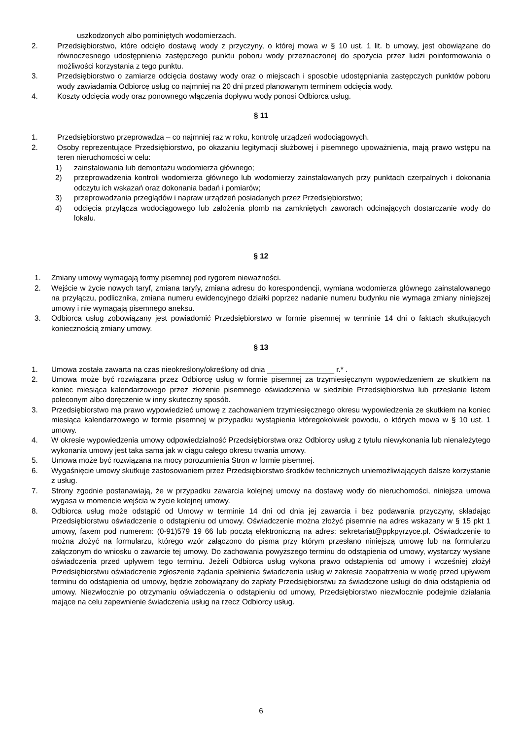uszkodzonych albo pominiętych wodomierzach.
2. Przedsiębiorstwo, które odcięło dostawę wody z przyczyny, o której mowa w § 10 ust. 1 lit. b umowy, jest obowiązane do równoczesnego udostępnienia zastępczego punktu poboru wody przeznaczonej do spożycia przez ludzi poinformowania o możliwości korzystania z tego punktu.
3. Przedsiębiorstwo o zamiarze odcięcia dostawy wody oraz o miejscach i sposobie udostępniania zastępczych punktów poboru wody zawiadamia Odbiorcę usług co najmniej na 20 dni przed planowanym terminem odcięcia wody.
4. Koszty odcięcia wody oraz ponownego włączenia dopływu wody ponosi Odbiorca usług.
§ 11
1. Przedsiębiorstwo przeprowadza – co najmniej raz w roku, kontrolę urządzeń wodociągowych.
2. Osoby reprezentujące Przedsiębiorstwo, po okazaniu legitymacji służbowej i pisemnego upoważnienia, mają prawo wstępu na teren nieruchomości w celu:
1) zainstalowania lub demontażu wodomierza głównego;
2) przeprowadzenia kontroli wodomierza głównego lub wodomierzy zainstalowanych przy punktach czerpalnych i dokonania odczytu ich wskazań oraz dokonania badań i pomiarów;
3) przeprowadzania przeglądów i napraw urządzeń posiadanych przez Przedsiębiorstwo;
4) odcięcia przyłącza wodociągowego lub założenia plomb na zamkniętych zaworach odcinających dostarczanie wody do lokalu.
§ 12
1. Zmiany umowy wymagają formy pisemnej pod rygorem nieważności.
2. Wejście w życie nowych taryf, zmiana taryfy, zmiana adresu do korespondencji, wymiana wodomierza głównego zainstalowanego na przyłączu, podlicznika, zmiana numeru ewidencyjnego działki poprzez nadanie numeru budynku nie wymaga zmiany niniejszej umowy i nie wymagają pisemnego aneksu.
3. Odbiorca usług zobowiązany jest powiadomić Przedsiębiorstwo w formie pisemnej w terminie 14 dni o faktach skutkujących koniecznością zmiany umowy.
§ 13
1. Umowa została zawarta na czas nieokreślony/określony od dnia ________________ r.* .
2. Umowa może być rozwiązana przez Odbiorcę usług w formie pisemnej za trzymiesięcznym wypowiedzeniem ze skutkiem na koniec miesiąca kalendarzowego przez złożenie pisemnego oświadczenia w siedzibie Przedsiębiorstwa lub przesłanie listem poleconym albo doręczenie w inny skuteczny sposób.
3. Przedsiębiorstwo ma prawo wypowiedzieć umowę z zachowaniem trzymiesięcznego okresu wypowiedzenia ze skutkiem na koniec miesiąca kalendarzowego w formie pisemnej w przypadku wystąpienia któregokolwiek powodu, o których mowa w § 10 ust. 1 umowy.
4. W okresie wypowiedzenia umowy odpowiedzialność Przedsiębiorstwa oraz Odbiorcy usług z tytułu niewykonania lub nienależytego wykonania umowy jest taka sama jak w ciągu całego okresu trwania umowy.
5. Umowa może być rozwiązana na mocy porozumienia Stron w formie pisemnej.
6. Wygaśnięcie umowy skutkuje zastosowaniem przez Przedsiębiorstwo środków technicznych uniemożliwiających dalsze korzystanie z usług.
7. Strony zgodnie postanawiają, że w przypadku zawarcia kolejnej umowy na dostawę wody do nieruchomości, niniejsza umowa wygasa w momencie wejścia w życie kolejnej umowy.
8. Odbiorca usług może odstąpić od Umowy w terminie 14 dni od dnia jej zawarcia i bez podawania przyczyny, składając Przedsiębiorstwu oświadczenie o odstąpieniu od umowy. Oświadczenie można złożyć pisemnie na adres wskazany w § 15 pkt 1 umowy, faxem pod numerem: (0-91)579 19 66 lub pocztą elektroniczną na adres: sekretariat@ppkpyrzyce.pl. Oświadczenie to można złożyć na formularzu, którego wzór załączono do pisma przy którym przesłano niniejszą umowę lub na formularzu załączonym do wniosku o zawarcie tej umowy. Do zachowania powyższego terminu do odstąpienia od umowy, wystarczy wysłane oświadczenia przed upływem tego terminu. Jeżeli Odbiorca usług wykona prawo odstąpienia od umowy i wcześniej złożył Przedsiębiorstwu oświadczenie zgłoszenie żądania spełnienia świadczenia usług w zakresie zaopatrzenia w wodę przed upływem terminu do odstąpienia od umowy, będzie zobowiązany do zapłaty Przedsiębiorstwu za świadczone usługi do dnia odstąpienia od umowy. Niezwłocznie po otrzymaniu oświadczenia o odstąpieniu od umowy, Przedsiębiorstwo niezwłocznie podejmie działania mające na celu zapewnienie świadczenia usług na rzecz Odbiorcy usług.
6